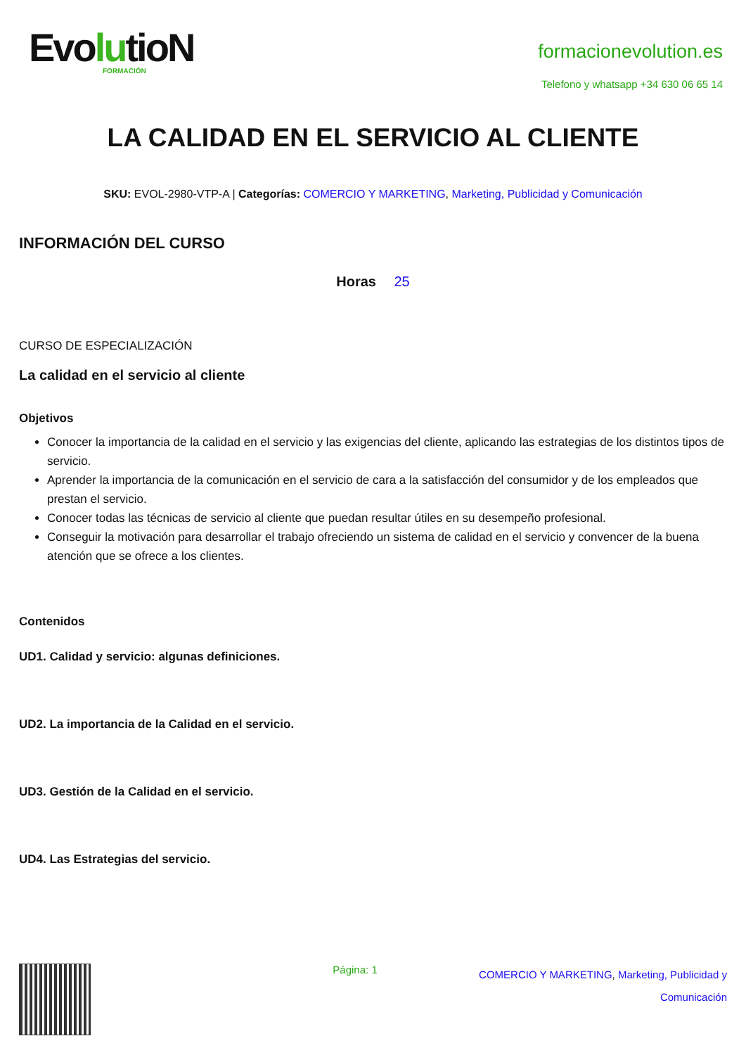EvolutioN
FORMACIÓN
formacionevolution.es
Telefono y whatsapp +34 630 06 65 14
LA CALIDAD EN EL SERVICIO AL CLIENTE
SKU: EVOL-2980-VTP-A | Categorías: COMERCIO Y MARKETING, Marketing, Publicidad y Comunicación
INFORMACIÓN DEL CURSO
Horas 25
CURSO DE ESPECIALIZACIÓN
La calidad en el servicio al cliente
Objetivos
Conocer la importancia de la calidad en el servicio y las exigencias del cliente, aplicando las estrategias de los distintos tipos de servicio.
Aprender la importancia de la comunicación en el servicio de cara a la satisfacción del consumidor y de los empleados que prestan el servicio.
Conocer todas las técnicas de servicio al cliente que puedan resultar útiles en su desempeño profesional.
Conseguir la motivación para desarrollar el trabajo ofreciendo un sistema de calidad en el servicio y convencer de la buena atención que se ofrece a los clientes.
Contenidos
UD1. Calidad y servicio: algunas definiciones.
UD2. La importancia de la Calidad en el servicio.
UD3. Gestión de la Calidad en el servicio.
UD4. Las Estrategias del servicio.
Página: 1
COMERCIO Y MARKETING, Marketing, Publicidad y
Comunicación